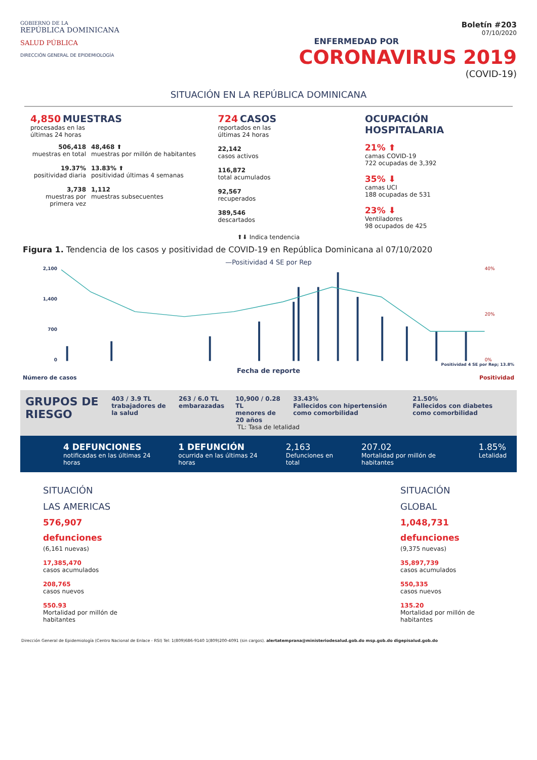GOBIERNO DE LA
REPÚBLICA DOMINICANA
SALUD PÚBLICA
DIRECCIÓN GENERAL DE EPIDEMIOLOGÍA
Boletín #203
07/10/2020
ENFERMEDAD POR
CORONAVIRUS 2019
(COVID-19)
SITUACIÓN EN LA REPÚBLICA DOMINICANA
4,850 MUESTRAS
procesadas en las
últimas 24 horas
506,418
muestras en total
19.37%
positividad diaria
3,738
muestras por primera vez
48,468 ⬆
muestras por millón de habitantes
13.83% ⬆
positividad últimas 4 semanas
1,112
muestras subsecuentes
724 CASOS
reportados en las
últimas 24 horas
22,142
casos activos
116,872
total acumulados
92,567
recuperados
389,546
descartados
OCUPACIÓN HOSPITALARIA
21% ⬆
camas COVID-19
722 ocupadas de 3,392
35% ⬇
camas UCI
188 ocupadas de 531
23% ⬇
Ventiladores
98 ocupados de 425
⬆⬇ Indica tendencia
Figura 1. Tendencia de los casos y positividad de COVID-19 en República Dominicana al 07/10/2020
—Positividad 4 SE por Rep
2,100
1,400
700
0
40%
20%
0%
Positividad 4 SE por Rep; 13.8%
Fecha de reporte
Número de casos Positividad
GRUPOS DE RIESGO
403 / 3.9 TL
trabajadores de la salud
263 / 6.0 TL
embarazadas
10,900 / 0.28 TL
menores de 20 años
33.43%
Fallecidos con hipertensión como comorbilidad
21.50%
Fallecidos con diabetes como comorbilidad
TL: Tasa de letalidad
4 DEFUNCIONES
notificadas en las últimas 24 horas
1 DEFUNCIÓN
ocurrida en las últimas 24 horas
2,163
Defunciones en total
207.02
Mortalidad por millón de habitantes
1.85%
Letalidad
SITUACIÓN
LAS AMERICAS
576,907
defunciones
(6,161 nuevas)
17,385,470
casos acumulados
208,765
casos nuevos
550.93
Mortalidad por millón de
habitantes
SITUACIÓN
GLOBAL
1,048,731
defunciones
(9,375 nuevas)
35,897,739
casos acumulados
550,335
casos nuevos
135.20
Mortalidad por millón de
habitantes
Dirección General de Epidemiología (Centro Nacional de Enlace - RSI) Tel: 1(809)686-9140 1(809)200-4091 (sin cargos). alertatemprana@ministeriodesalud.gob.do msp.gob.do digepisalud.gob.do